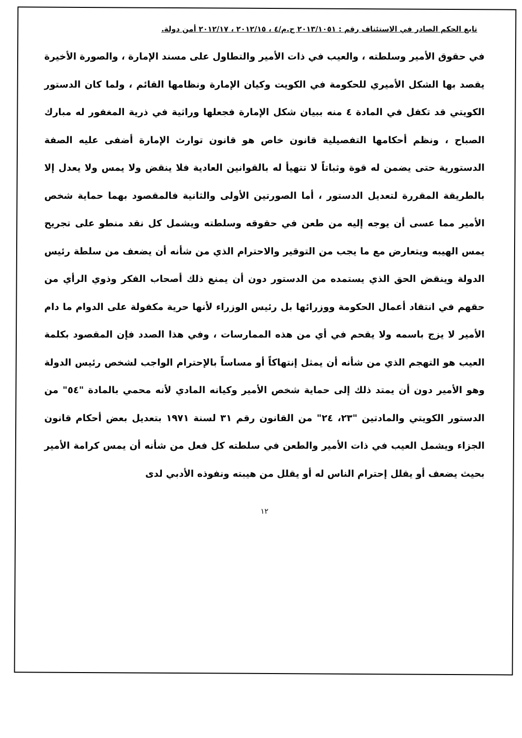تابع الحكم الصادر في الاستئناف رقم : ٢٠١٣/١٠٥١ ج.م/٤ ، ٢٠١٢/١٥ ، ٢٠١٢/١٧ أمن دولة.
في حقوق الأمير وسلطته ، والعيب في ذات الأمير والتطاول على مسند الإمارة ، والصورة الأخيرة يقصد بها الشكل الأميري للحكومة في الكويت وكيان الإمارة ونظامها القائم ، ولما كان الدستور الكويتي قد تكفل في المادة ٤ منه ببيان شكل الإمارة فجعلها وراثية في ذرية المغفور له مبارك الصباح ، ونظم أحكامها التفصيلية قانون خاص هو قانون توارث الإمارة أضفى عليه الصفة الدستورية حتى يضمن له قوة وثباتاً لا تتهيأ له بالقوانين العادية فلا ينقض ولا يمس ولا يعدل إلا بالطريقة المقررة لتعديل الدستور ، أما الصورتين الأولى والثانية فالمقصود بهما حماية شخص الأمير مما عسى أن يوجه إليه من طعن في حقوقه وسلطته ويشمل كل نقد منطو على تجريح يمس الهيبه ويتعارض مع ما يجب من التوقير والاحترام الذي من شأنه أن يضعف من سلطة رئيس الدولة وينقض الحق الذي يستمده من الدستور دون أن يمنع ذلك أصحاب الفكر وذوي الرأي من حقهم في انتقاد أعمال الحكومة ووزرائها بل رئيس الوزراء لأنها حرية مكفولة على الدوام ما دام الأمير لا يزج باسمه ولا يقحم في أي من هذه الممارسات ، وفي هذا الصدد فإن المقصود بكلمة العيب هو التهجم الذي من شأنه أن يمثل إنتهاكاً أو مساساً بالإحترام الواجب لشخص رئيس الدولة وهو الأمير دون أن يمتد ذلك إلى حماية شخص الأمير وكيانه المادي لأنه محمي بالمادة "٥٤" من الدستور الكويتي والمادتين "٢٣، ٢٤" من القانون رقم ٣١ لسنة ١٩٧١ بتعديل بعض أحكام قانون الجزاء ويشمل العيب في ذات الأمير والطعن في سلطته كل فعل من شأنه أن يمس كرامة الأمير بحيث يضعف أو يقلل إحترام الناس له أو يقلل من هيبته ونفوذه الأدبي لدى
١٢